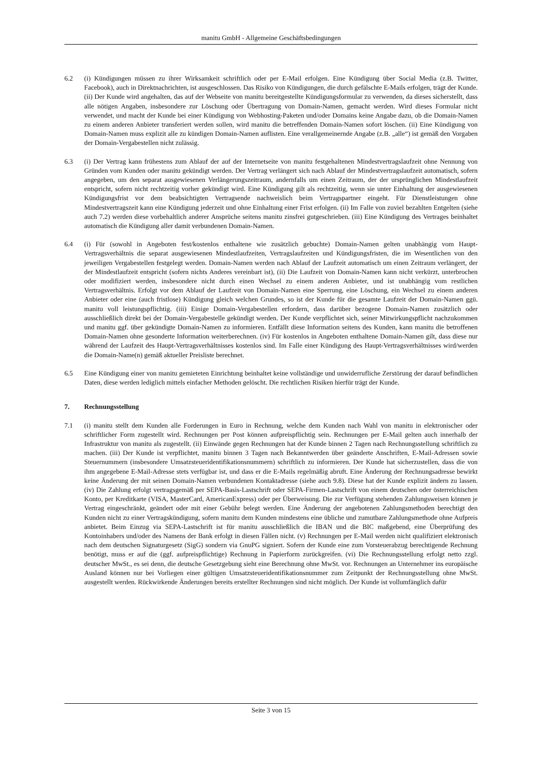manitu GmbH - Allgemeine Geschäftsbedingungen
6.2 (i) Kündigungen müssen zu ihrer Wirksamkeit schriftlich oder per E-Mail erfolgen. Eine Kündigung über Social Media (z.B. Twitter, Facebook), auch in Direktnachrichten, ist ausgeschlossen. Das Risiko von Kündigungen, die durch gefälschte E-Mails erfolgen, trägt der Kunde. (ii) Der Kunde wird angehalten, das auf der Webseite von manitu bereitgestellte Kündigungsformular zu verwenden, da dieses sicherstellt, dass alle nötigen Angaben, insbesondere zur Löschung oder Übertragung von Domain-Namen, gemacht werden. Wird dieses Formular nicht verwendet, und macht der Kunde bei einer Kündigung von Webhosting-Paketen und/oder Domains keine Angabe dazu, ob die Domain-Namen zu einem anderen Anbieter transferiert werden sollen, wird manitu die betreffenden Domain-Namen sofort löschen. (ii) Eine Kündigung von Domain-Namen muss explizit alle zu kündigen Domain-Namen auflisten. Eine verallgemeinernde Angabe (z.B. „alle“) ist gemäß den Vorgaben der Domain-Vergabestellen nicht zulässig.
6.3 (i) Der Vertrag kann frühestens zum Ablauf der auf der Internetseite von manitu festgehaltenen Mindestvertragslaufzeit ohne Nennung von Gründen vom Kunden oder manitu gekündigt werden. Der Vertrag verlängert sich nach Ablauf der Mindestvertragslaufzeit automatisch, sofern angegeben, um den separat ausgewiesenen Verlängerungszeitraum, andernfalls um einen Zeitraum, der der ursprünglichen Mindestlaufzeit entspricht, sofern nicht rechtzeitig vorher gekündigt wird. Eine Kündigung gilt als rechtzeitig, wenn sie unter Einhaltung der ausgewiesenen Kündigungsfrist vor dem beabsichtigten Vertragsende nachweislich beim Vertragspartner eingeht. Für Dienstleistungen ohne Mindestvertragszeit kann eine Kündigung jederzeit und ohne Einhaltung einer Frist erfolgen. (ii) Im Falle von zuviel bezahlten Entgelten (siehe auch 7.2) werden diese vorbehaltlich anderer Ansprüche seitens manitu zinsfrei gutgeschrieben. (iii) Eine Kündigung des Vertrages beinhaltet automatisch die Kündigung aller damit verbundenen Domain-Namen.
6.4 (i) Für (sowohl in Angeboten fest/kostenlos enthaltene wie zusätzlich gebuchte) Domain-Namen gelten unabhängig vom Haupt-Vertragsverhältnis die separat ausgewiesenen Mindestlaufzeiten, Vertragslaufzeiten und Kündigungsfristen, die im Wesentlichen von den jeweiligen Vergabestellen festgelegt werden. Domain-Namen werden nach Ablauf der Laufzeit automatisch um einen Zeitraum verlängert, der der Mindestlaufzeit entspricht (sofern nichts Anderes vereinbart ist), (ii) Die Laufzeit von Domain-Namen kann nicht verkürzt, unterbrochen oder modifiziert werden, insbesondere nicht durch einen Wechsel zu einem anderen Anbieter, und ist unabhängig vom restlichen Vertragsverhältnis. Erfolgt vor dem Ablauf der Laufzeit von Domain-Namen eine Sperrung, eine Löschung, ein Wechsel zu einem anderen Anbieter oder eine (auch fristlose) Kündigung gleich welchen Grundes, so ist der Kunde für die gesamte Laufzeit der Domain-Namen ggü. manitu voll leistungspflichtig. (iii) Einige Domain-Vergabestellen erfordern, dass darüber bezogene Domain-Namen zusätzlich oder ausschließlich direkt bei der Domain-Vergabestelle gekündigt werden. Der Kunde verpflichtet sich, seiner Mitwirkungspflicht nachzukommen und manitu ggf. über gekündigte Domain-Namen zu informieren. Entfällt diese Information seitens des Kunden, kann manitu die betroffenen Domain-Namen ohne gesonderte Information weiterberechnen. (iv) Für kostenlos in Angeboten enthaltene Domain-Namen gilt, dass diese nur während der Laufzeit des Haupt-Vertragsverhältnisses kostenlos sind. Im Falle einer Kündigung des Haupt-Vertragsverhältnisses wird/werden die Domain-Name(n) gemäß aktueller Preisliste berechnet.
6.5 Eine Kündigung einer von manitu gemieteten Einrichtung beinhaltet keine vollständige und unwiderrufliche Zerstörung der darauf befindlichen Daten, diese werden lediglich mittels einfacher Methoden gelöscht. Die rechtlichen Risiken hierfür trägt der Kunde.
7. Rechnungsstellung
7.1 (i) manitu stellt dem Kunden alle Forderungen in Euro in Rechnung, welche dem Kunden nach Wahl von manitu in elektronischer oder schriftlicher Form zugestellt wird. Rechnungen per Post können aufpreispflichtig sein. Rechnungen per E-Mail gelten auch innerhalb der Infrastruktur von manitu als zugestellt. (ii) Einwände gegen Rechnungen hat der Kunde binnen 2 Tagen nach Rechnungsstellung schriftlich zu machen. (iii) Der Kunde ist verpflichtet, manitu binnen 3 Tagen nach Bekanntwerden über geänderte Anschriften, E-Mail-Adressen sowie Steuernummern (insbesondere Umsatzsteueridentifikationsnummern) schriftlich zu informieren. Der Kunde hat sicherzustellen, dass die von ihm angegebene E-Mail-Adresse stets verfügbar ist, und dass er die E-Mails regelmäßig abruft. Eine Änderung der Rechnungsadresse bewirkt keine Änderung der mit seinen Domain-Namen verbundenen Kontaktadresse (siehe auch 9.8). Diese hat der Kunde explizit ändern zu lassen. (iv) Die Zahlung erfolgt vertragsgemäß per SEPA-Basis-Lastschrift oder SEPA-Firmen-Lastschrift von einem deutschen oder österreichischen Konto, per Kreditkarte (VISA, MasterCard, AmericanExpress) oder per Überweisung. Die zur Verfügung stehenden Zahlungsweisen können je Vertrag eingeschränkt, geändert oder mit einer Gebühr belegt werden. Eine Änderung der angebotenen Zahlungsmethoden berechtigt den Kunden nicht zu einer Vertragskündigung, sofern manitu dem Kunden mindestens eine übliche und zumutbare Zahlungsmethode ohne Aufpreis anbietet. Beim Einzug via SEPA-Lastschrift ist für manitu ausschließlich die IBAN und die BIC maßgebend, eine Überprüfung des Kontoinhabers und/oder des Namens der Bank erfolgt in diesen Fällen nicht. (v) Rechnungen per E-Mail werden nicht qualifiziert elektronisch nach dem deutschen Signaturgesetz (SigG) sondern via GnuPG signiert. Sofern der Kunde eine zum Vorsteuerabzug berechtigende Rechnung benötigt, muss er auf die (ggf. aufpreispflichtige) Rechnung in Papierform zurückgreifen. (vi) Die Rechnungsstellung erfolgt netto zzgl. deutscher MwSt., es sei denn, die deutsche Gesetzgebung sieht eine Berechnung ohne MwSt. vor. Rechnungen an Unternehmer ins europäische Ausland können nur bei Vorliegen einer gültigen Umsatzsteueridentifikationsnummer zum Zeitpunkt der Rechnungsstellung ohne MwSt. ausgestellt werden. Rückwirkende Änderungen bereits erstellter Rechnungen sind nicht möglich. Der Kunde ist vollumfänglich dafür
Seite 3 von 15